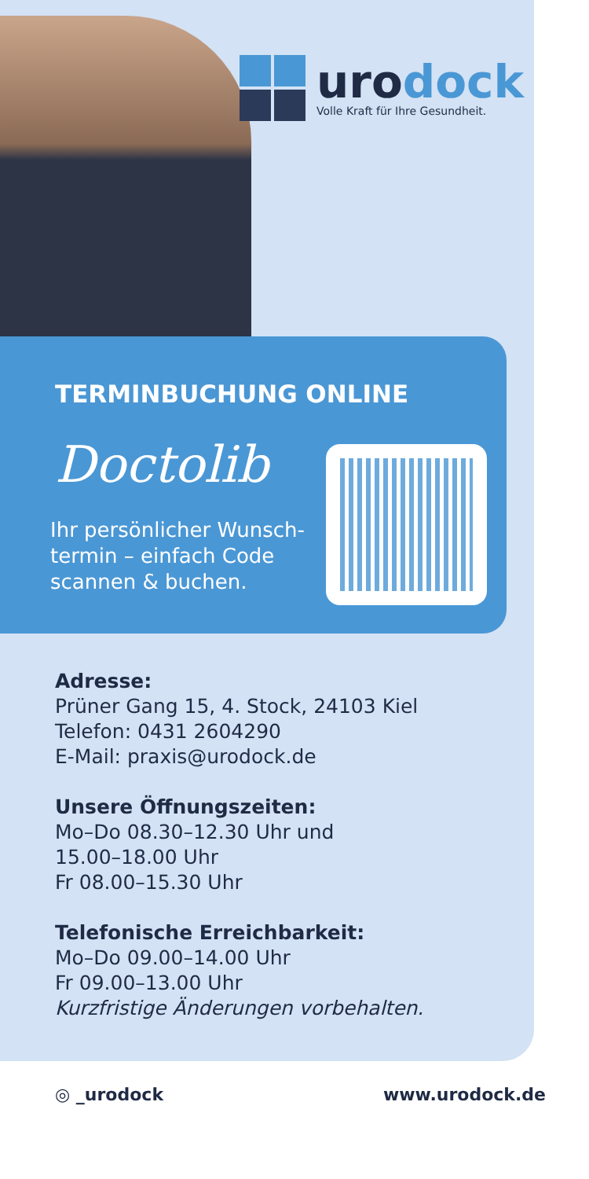urodock
Volle Kraft für Ihre Gesundheit.
TERMINBUCHUNG ONLINE
Doctolib
Ihr persönlicher Wunsch-termin – einfach Code scannen & buchen.
Adresse:
Prüner Gang 15, 4. Stock, 24103 Kiel
Telefon: 0431 2604290
E-Mail: praxis@urodock.de
Unsere Öffnungszeiten:
Mo–Do 08.30–12.30 Uhr und
15.00–18.00 Uhr
Fr 08.00–15.30 Uhr
Telefonische Erreichbarkeit:
Mo–Do 09.00–14.00 Uhr
Fr 09.00–13.00 Uhr
Kurzfristige Änderungen vorbehalten.
◎ _urodock www.urodock.de